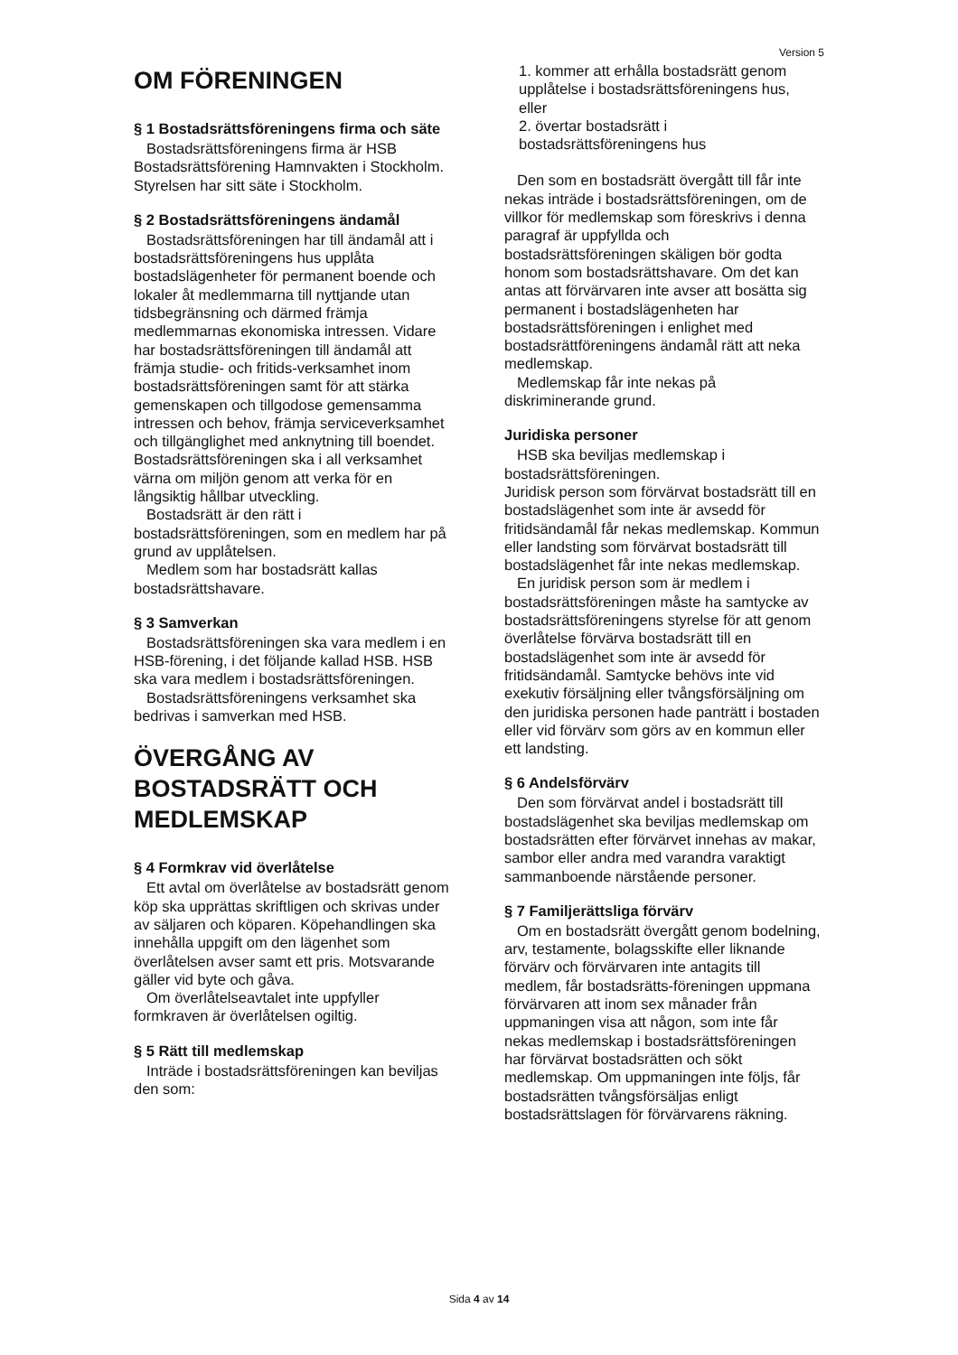Version 5
OM FÖRENINGEN
§ 1 Bostadsrättsföreningens firma och säte
Bostadsrättsföreningens firma är HSB Bostadsrättsförening Hamnvakten i Stockholm. Styrelsen har sitt säte i Stockholm.
§ 2 Bostadsrättsföreningens ändamål
Bostadsrättsföreningen har till ändamål att i bostadsrättsföreningens hus upplåta bostadslägenheter för permanent boende och lokaler åt medlemmarna till nyttjande utan tidsbegränsning och därmed främja medlemmarnas ekonomiska intressen. Vidare har bostadsrättsföreningen till ändamål att främja studie- och fritids-verksamhet inom bostadsrättsföreningen samt för att stärka gemenskapen och tillgodose gemensamma intressen och behov, främja serviceverksamhet och tillgänglighet med anknytning till boendet. Bostadsrättsföreningen ska i all verksamhet värna om miljön genom att verka för en långsiktig hållbar utveckling.
Bostadsrätt är den rätt i bostadsrättsföreningen, som en medlem har på grund av upplåtelsen.
Medlem som har bostadsrätt kallas bostadsrättshavare.
§ 3 Samverkan
Bostadsrättsföreningen ska vara medlem i en HSB-förening, i det följande kallad HSB. HSB ska vara medlem i bostadsrättsföreningen.
Bostadsrättsföreningens verksamhet ska bedrivas i samverkan med HSB.
ÖVERGÅNG AV BOSTADSRÄTT OCH MEDLEMSKAP
§ 4 Formkrav vid överlåtelse
Ett avtal om överlåtelse av bostadsrätt genom köp ska upprättas skriftligen och skrivas under av säljaren och köparen. Köpehandlingen ska innehålla uppgift om den lägenhet som överlåtelsen avser samt ett pris. Motsvarande gäller vid byte och gåva.
Om överlåtelseavtalet inte uppfyller formkraven är överlåtelsen ogiltig.
§ 5 Rätt till medlemskap
Inträde i bostadsrättsföreningen kan beviljas den som:
1. kommer att erhålla bostadsrätt genom upplåtelse i bostadsrättsföreningens hus, eller
2. övertar bostadsrätt i bostadsrättsföreningens hus
Den som en bostadsrätt övergått till får inte nekas inträde i bostadsrättsföreningen, om de villkor för medlemskap som föreskrivs i denna paragraf är uppfyllda och bostadsrättsföreningen skäligen bör godta honom som bostadsrättshavare. Om det kan antas att förvärvaren inte avser att bosätta sig permanent i bostadslägenheten har bostadsrättsföreningen i enlighet med bostadsrättföreningens ändamål rätt att neka medlemskap.
Medlemskap får inte nekas på diskriminerande grund.
Juridiska personer
HSB ska beviljas medlemskap i bostadsrättsföreningen.
Juridisk person som förvärvat bostadsrätt till en bostadslägenhet som inte är avsedd för fritidsändamål får nekas medlemskap. Kommun eller landsting som förvärvat bostadsrätt till bostadslägenhet får inte nekas medlemskap.
En juridisk person som är medlem i bostadsrättsföreningen måste ha samtycke av bostadsrättsföreningens styrelse för att genom överlåtelse förvärva bostadsrätt till en bostadslägenhet som inte är avsedd för fritidsändamål. Samtycke behövs inte vid exekutiv försäljning eller tvångsförsäljning om den juridiska personen hade panträtt i bostaden eller vid förvärv som görs av en kommun eller ett landsting.
§ 6 Andelsförvärv
Den som förvärvat andel i bostadsrätt till bostadslägenhet ska beviljas medlemskap om bostadsrätten efter förvärvet innehas av makar, sambor eller andra med varandra varaktigt sammanboende närstående personer.
§ 7 Familjerättsliga förvärv
Om en bostadsrätt övergått genom bodelning, arv, testamente, bolagsskifte eller liknande förvärv och förvärvaren inte antagits till medlem, får bostadsrätts-föreningen uppmana förvärvaren att inom sex månader från uppmaningen visa att någon, som inte får nekas medlemskap i bostadsrättsföreningen har förvärvat bostadsrätten och sökt medlemskap. Om uppmaningen inte följs, får bostadsrätten tvångsförsäljas enligt bostadsrättslagen för förvärvarens räkning.
Sida 4 av 14